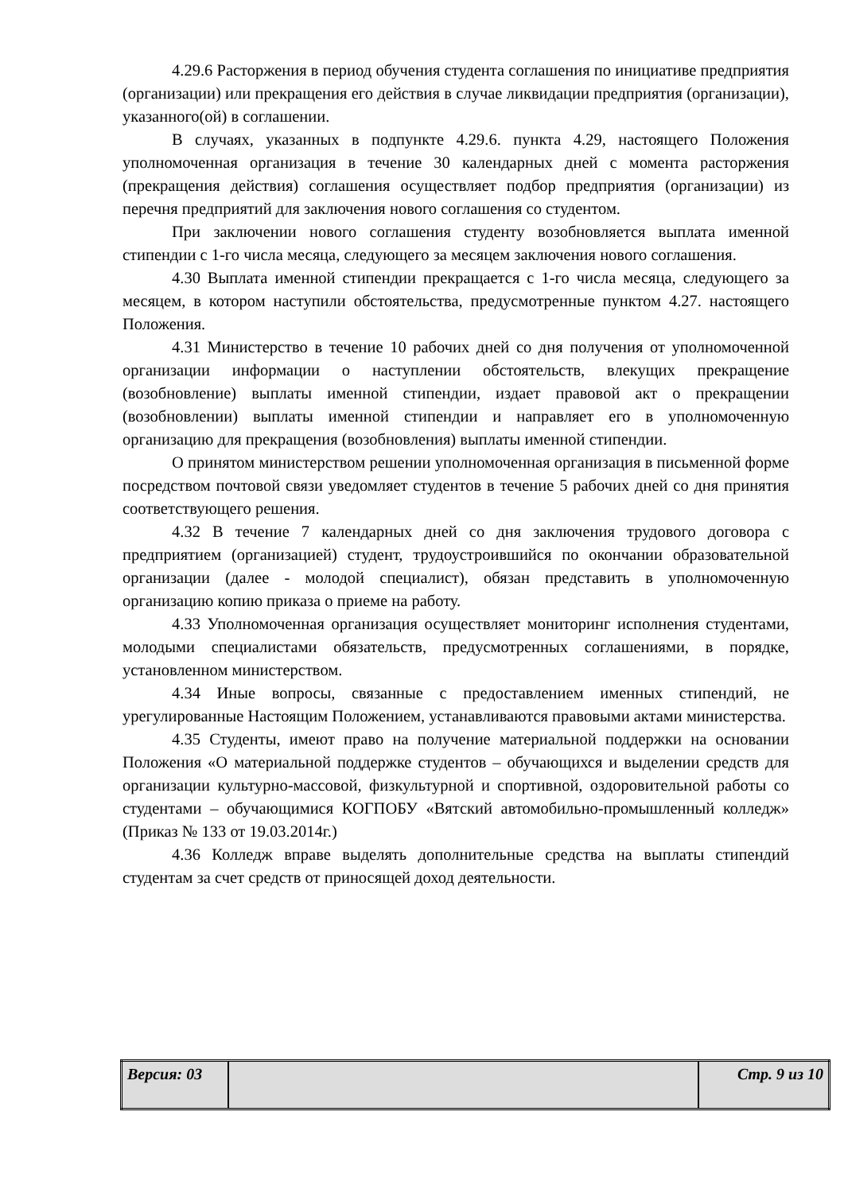4.29.6 Расторжения в период обучения студента соглашения по инициативе предприятия (организации) или прекращения его действия в случае ликвидации предприятия (организации), указанного(ой) в соглашении.
В случаях, указанных в подпункте 4.29.6. пункта 4.29, настоящего Положения уполномоченная организация в течение 30 календарных дней с момента расторжения (прекращения действия) соглашения осуществляет подбор предприятия (организации) из перечня предприятий для заключения нового соглашения со студентом.
При заключении нового соглашения студенту возобновляется выплата именной стипендии с 1-го числа месяца, следующего за месяцем заключения нового соглашения.
4.30 Выплата именной стипендии прекращается с 1-го числа месяца, следующего за месяцем, в котором наступили обстоятельства, предусмотренные пунктом 4.27. настоящего Положения.
4.31 Министерство в течение 10 рабочих дней со дня получения от уполномоченной организации информации о наступлении обстоятельств, влекущих прекращение (возобновление) выплаты именной стипендии, издает правовой акт о прекращении (возобновлении) выплаты именной стипендии и направляет его в уполномоченную организацию для прекращения (возобновления) выплаты именной стипендии.
О принятом министерством решении уполномоченная организация в письменной форме посредством почтовой связи уведомляет студентов в течение 5 рабочих дней со дня принятия соответствующего решения.
4.32 В течение 7 календарных дней со дня заключения трудового договора с предприятием (организацией) студент, трудоустроившийся по окончании образовательной организации (далее - молодой специалист), обязан представить в уполномоченную организацию копию приказа о приеме на работу.
4.33 Уполномоченная организация осуществляет мониторинг исполнения студентами, молодыми специалистами обязательств, предусмотренных соглашениями, в порядке, установленном министерством.
4.34 Иные вопросы, связанные с предоставлением именных стипендий, не урегулированные Настоящим Положением, устанавливаются правовыми актами министерства.
4.35 Студенты, имеют право на получение материальной поддержки на основании Положения «О материальной поддержке студентов – обучающихся и выделении средств для организации культурно-массовой, физкультурной и спортивной, оздоровительной работы со студентами – обучающимися КОГПОБУ «Вятский автомобильно-промышленный колледж» (Приказ № 133 от 19.03.2014г.)
4.36 Колледж вправе выделять дополнительные средства на выплаты стипендий студентам за счет средств от приносящей доход деятельности.
| Версия: 03 | | Стр. 9 из 10 |